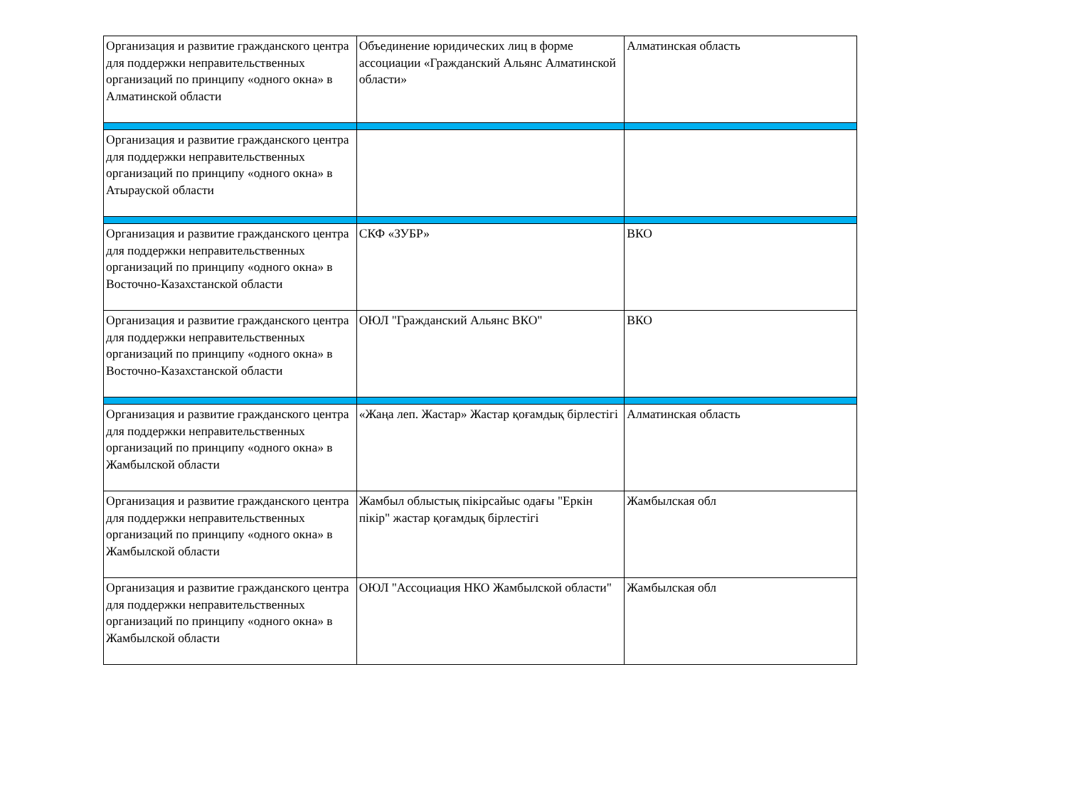| Организация и развитие гражданского центра для поддержки неправительственных организаций по принципу «одного окна» в Алматинской области | Объединение юридических лиц в форме ассоциации «Гражданский Альянс Алматинской области» | Алматинская область |
| Организация и развитие гражданского центра для поддержки неправительственных организаций по принципу «одного окна» в Атырауской области | | |
| Организация и развитие гражданского центра для поддержки неправительственных организаций по принципу «одного окна» в Восточно-Казахстанской области | СКФ «ЗУБР» | ВКО |
| Организация и развитие гражданского центра для поддержки неправительственных организаций по принципу «одного окна» в Восточно-Казахстанской области | ОЮЛ "Гражданский Альянс ВКО" | ВКО |
| Организация и развитие гражданского центра для поддержки неправительственных организаций по принципу «одного окна» в Жамбылской области | «Жаңа леп. Жастар» Жастар қоғамдық бірлестігі | Алматинская область |
| Организация и развитие гражданского центра для поддержки неправительственных организаций по принципу «одного окна» в Жамбылской области | Жамбыл облыстық пікірсайыс одағы "Еркін пікір" жастар қоғамдық бірлестігі | Жамбылская обл |
| Организация и развитие гражданского центра для поддержки неправительственных организаций по принципу «одного окна» в Жамбылской области | ОЮЛ "Ассоциация НКО Жамбылской области" | Жамбылская обл |